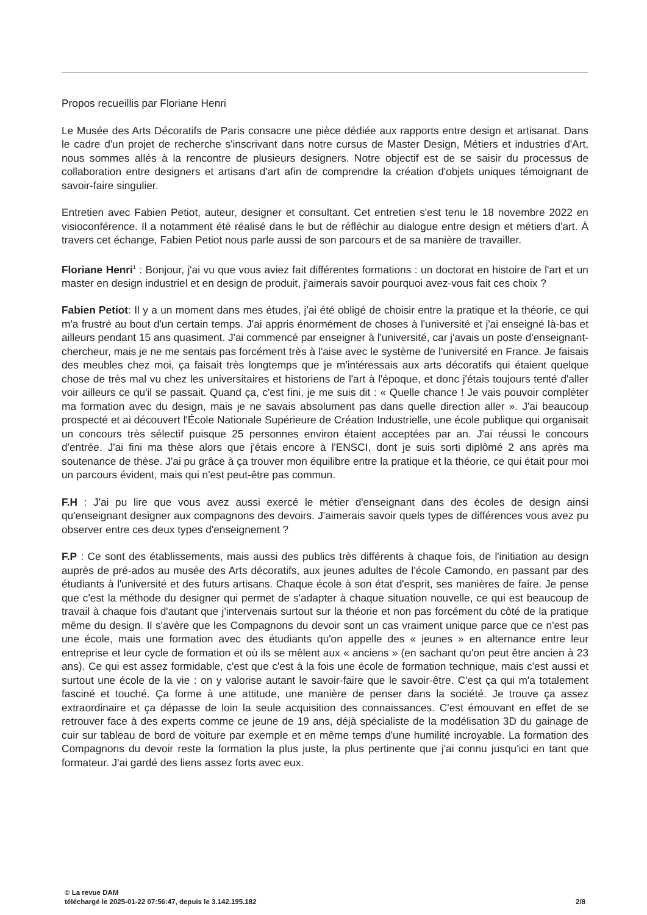Propos recueillis par Floriane Henri
Le Musée des Arts Décoratifs de Paris consacre une pièce dédiée aux rapports entre design et artisanat. Dans le cadre d'un projet de recherche s'inscrivant dans notre cursus de Master Design, Métiers et industries d'Art, nous sommes allés à la rencontre de plusieurs designers. Notre objectif est de se saisir du processus de collaboration entre designers et artisans d'art afin de comprendre la création d'objets uniques témoignant de savoir-faire singulier.
Entretien avec Fabien Petiot, auteur, designer et consultant. Cet entretien s'est tenu le 18 novembre 2022 en visioconférence. Il a notamment été réalisé dans le but de réfléchir au dialogue entre design et métiers d'art. À travers cet échange, Fabien Petiot nous parle aussi de son parcours et de sa manière de travailler.
Floriane Henri<sup>1</sup> : Bonjour, j'ai vu que vous aviez fait différentes formations : un doctorat en histoire de l'art et un master en design industriel et en design de produit, j'aimerais savoir pourquoi avez-vous fait ces choix ?
Fabien Petiot: Il y a un moment dans mes études, j'ai été obligé de choisir entre la pratique et la théorie, ce qui m'a frustré au bout d'un certain temps. J'ai appris énormément de choses à l'université et j'ai enseigné là-bas et ailleurs pendant 15 ans quasiment. J'ai commencé par enseigner à l'université, car j'avais un poste d'enseignant-chercheur, mais je ne me sentais pas forcément très à l'aise avec le système de l'université en France. Je faisais des meubles chez moi, ça faisait très longtemps que je m'intéressais aux arts décoratifs qui étaient quelque chose de très mal vu chez les universitaires et historiens de l'art à l'époque, et donc j'étais toujours tenté d'aller voir ailleurs ce qu'il se passait. Quand ça, c'est fini, je me suis dit : « Quelle chance ! Je vais pouvoir compléter ma formation avec du design, mais je ne savais absolument pas dans quelle direction aller ». J'ai beaucoup prospecté et ai découvert l'École Nationale Supérieure de Création Industrielle, une école publique qui organisait un concours très sélectif puisque 25 personnes environ étaient acceptées par an. J'ai réussi le concours d'entrée. J'ai fini ma thèse alors que j'étais encore à l'ENSCI, dont je suis sorti diplômé 2 ans après ma soutenance de thèse. J'ai pu grâce à ça trouver mon équilibre entre la pratique et la théorie, ce qui était pour moi un parcours évident, mais qui n'est peut-être pas commun.
F.H : J'ai pu lire que vous avez aussi exercé le métier d'enseignant dans des écoles de design ainsi qu'enseignant designer aux compagnons des devoirs. J'aimerais savoir quels types de différences vous avez pu observer entre ces deux types d'enseignement ?
F.P : Ce sont des établissements, mais aussi des publics très différents à chaque fois, de l'initiation au design auprès de pré-ados au musée des Arts décoratifs, aux jeunes adultes de l'école Camondo, en passant par des étudiants à l'université et des futurs artisans. Chaque école à son état d'esprit, ses manières de faire. Je pense que c'est la méthode du designer qui permet de s'adapter à chaque situation nouvelle, ce qui est beaucoup de travail à chaque fois d'autant que j'intervenais surtout sur la théorie et non pas forcément du côté de la pratique même du design. Il s'avère que les Compagnons du devoir sont un cas vraiment unique parce que ce n'est pas une école, mais une formation avec des étudiants qu'on appelle des « jeunes » en alternance entre leur entreprise et leur cycle de formation et où ils se mêlent aux « anciens » (en sachant qu'on peut être ancien à 23 ans). Ce qui est assez formidable, c'est que c'est à la fois une école de formation technique, mais c'est aussi et surtout une école de la vie : on y valorise autant le savoir-faire que le savoir-être. C'est ça qui m'a totalement fasciné et touché. Ça forme à une attitude, une manière de penser dans la société. Je trouve ça assez extraordinaire et ça dépasse de loin la seule acquisition des connaissances. C'est émouvant en effet de se retrouver face à des experts comme ce jeune de 19 ans, déjà spécialiste de la modélisation 3D du gainage de cuir sur tableau de bord de voiture par exemple et en même temps d'une humilité incroyable. La formation des Compagnons du devoir reste la formation la plus juste, la plus pertinente que j'ai connu jusqu'ici en tant que formateur. J'ai gardé des liens assez forts avec eux.
© La revue DAM
téléchargé le 2025-01-22 07:56:47, depuis le 3.142.195.182 2/8